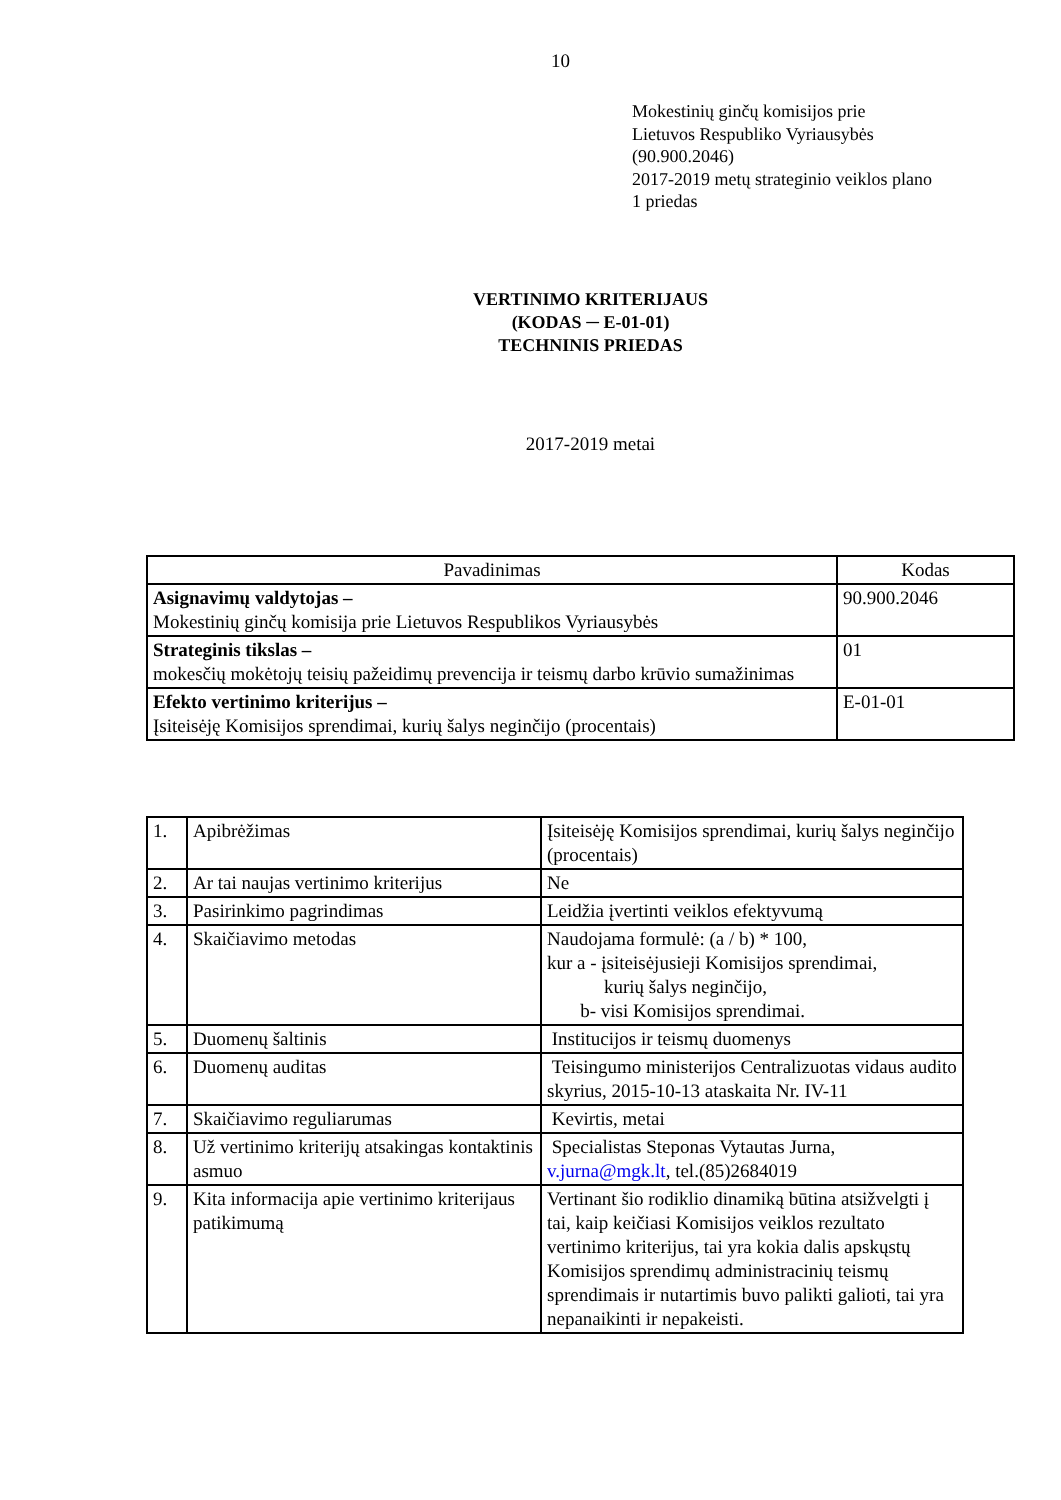10
Mokestinių ginčų komisijos prie
Lietuvos Respubliko Vyriausybės
(90.900.2046)
2017-2019 metų strateginio veiklos plano
1 priedas
VERTINIMO KRITERIJAUS
(KODAS ─ E-01-01)
TECHNINIS PRIEDAS
2017-2019 metai
| Pavadinimas | Kodas |
| --- | --- |
| Asignavimų valdytojas – Mokestinių ginčų komisija prie Lietuvos Respublikos Vyriausybės | 90.900.2046 |
| Strateginis tikslas – mokesčių mokėtojų teisių pažeidimų prevencija ir teismų darbo krūvio sumažinimas | 01 |
| Efekto vertinimo kriterijus – Įsiteisėję Komisijos sprendimai, kurių šalys neginčijo (procentais) | E-01-01 |
| 1. | Apibrėžimas | Įsiteisėję Komisijos sprendimai, kurių šalys neginčijo (procentais) |
| 2. | Ar tai naujas vertinimo kriterijus | Ne |
| 3. | Pasirinkimo pagrindimas | Leidžia įvertinti veiklos efektyvumą |
| 4. | Skaičiavimo metodas | Naudojama formulė: (a / b) * 100, kur a - įsiteisėjusieji Komisijos sprendimai, kurių šalys neginčijo, b- visi Komisijos sprendimai. |
| 5. | Duomenų šaltinis | Institucijos ir teismų duomenys |
| 6. | Duomenų auditas | Teisingumo ministerijos Centralizuotas vidaus audito skyrius, 2015-10-13 ataskaita Nr. IV-11 |
| 7. | Skaičiavimo reguliarumas | Kevirtis, metai |
| 8. | Už vertinimo kriterijų atsakingas kontaktinis asmuo | Specialistas Steponas Vytautas Jurna, v.jurna@mgk.lt , tel.(85)2684019 |
| 9. | Kita informacija apie vertinimo kriterijaus patikimumą | Vertinant šio rodiklio dinamiką būtina atsižvelgti į tai, kaip keičiasi Komisijos veiklos rezultato vertinimo kriterijus, tai yra kokia dalis apskųstų Komisijos sprendimų administracinių teismų sprendimais ir nutartimis buvo palikti galioti, tai yra nepanaikinti ir nepakeisti. |